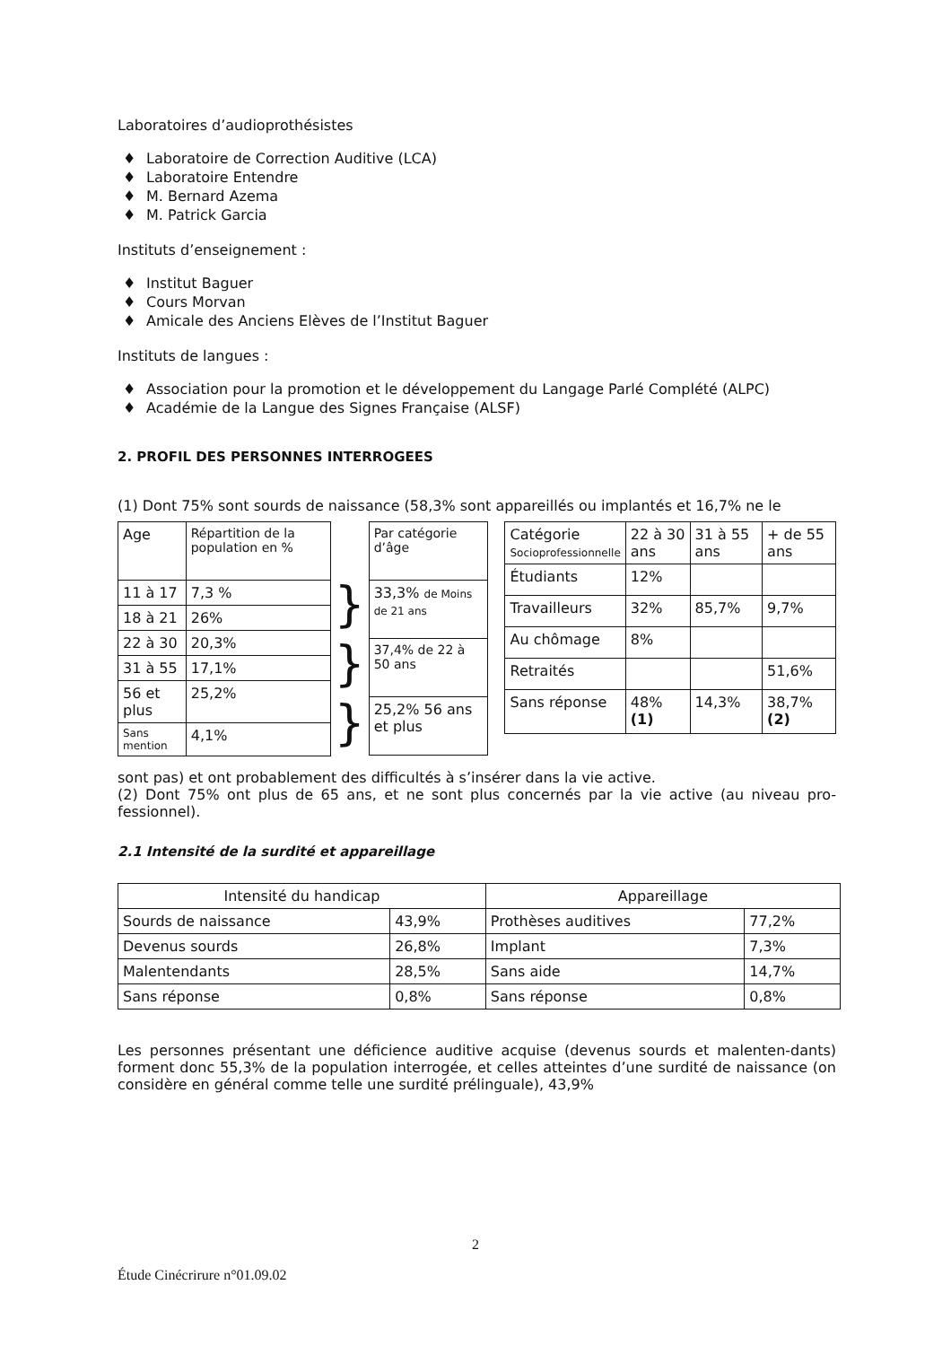Laboratoires d’audioprothésistes
♦ Laboratoire de Correction Auditive (LCA)
♦ Laboratoire Entendre
♦ M. Bernard Azema
♦ M. Patrick Garcia
Instituts d’enseignement :
♦ Institut Baguer
♦ Cours Morvan
♦ Amicale des Anciens Elèves de l’Institut Baguer
Instituts de langues :
♦ Association pour la promotion et le développement du Langage Parlé Complété (ALPC)
♦ Académie de la Langue des Signes Française (ALSF)
2. PROFIL DES PERSONNES INTERROGEES
(1) Dont 75% sont sourds de naissance (58,3% sont appareillés ou implantés et 16,7% ne le
| Age | Répartition de la population en % |
| --- | --- |
| 11 à 17 | 7,3 % |
| 18 à 21 | 26% |
| 22 à 30 | 20,3% |
| 31 à 55 | 17,1% |
| 56 et plus | 25,2% |
| Sans mention | 4,1% |
}
}
}
| Par catégorie d’âge |
| --- |
| 33,3% de Moins de 21 ans |
| 37,4% de 22 à 50 ans |
| 25,2% 56 ans et plus |
| Catégorie Socioprofessionnelle | 22 à 30 ans | 31 à 55 ans | + de 55 ans |
| --- | --- | --- | --- |
| Étudiants | 12% | | |
| Travailleurs | 32% | 85,7% | 9,7% |
| Au chômage | 8% | | |
| Retraités | | | 51,6% |
| Sans réponse | 48% (1) | 14,3% | 38,7% (2) |
sont pas) et ont probablement des difficultés à s’insérer dans la vie active.
(2) Dont 75% ont plus de 65 ans, et ne sont plus concernés par la vie active (au niveau pro-fessionnel).
2.1 Intensité de la surdité et appareillage
| Intensité du handicap | | Appareillage | |
| --- | --- | --- | --- |
| Sourds de naissance | 43,9% | Prothèses auditives | 77,2% |
| Devenus sourds | 26,8% | Implant | 7,3% |
| Malentendants | 28,5% | Sans aide | 14,7% |
| Sans réponse | 0,8% | Sans réponse | 0,8% |
Les personnes présentant une déficience auditive acquise (devenus sourds et malenten-dants) forment donc 55,3% de la population interrogée, et celles atteintes d’une surdité de naissance (on considère en général comme telle une surdité prélinguale), 43,9%
2
Étude Cinécrirure n°01.09.02